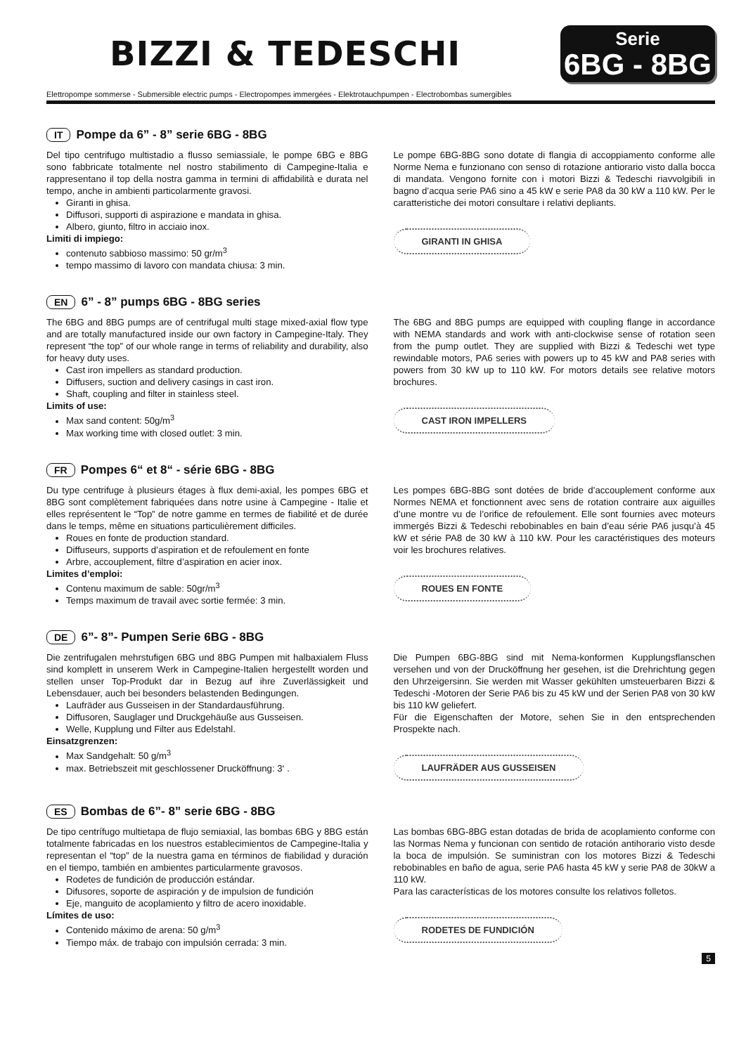BIZZI & TEDESCHI
Serie
6BG - 8BG
Elettropompe sommerse - Submersible electric pumps - Electropompes immergées - Elektrotauchpumpen - Electrobombas sumergibles
IT Pompe da 6” - 8” serie 6BG - 8BG
Del tipo centrifugo multistadio a flusso semiassiale, le pompe 6BG e 8BG sono fabbricate totalmente nel nostro stabilimento di Campegine-Italia e rappresentano il top della nostra gamma in termini di affidabilità e durata nel tempo, anche in ambienti particolarmente gravosi.
Giranti in ghisa.
Diffusori, supporti di aspirazione e mandata in ghisa.
Albero, giunto, filtro in acciaio inox.
Limiti di impiego:
contenuto sabbioso massimo: 50 gr/m<sup>3</sup>
tempo massimo di lavoro con mandata chiusa: 3 min.
Le pompe 6BG-8BG sono dotate di flangia di accoppiamento conforme alle Norme Nema e funzionano con senso di rotazione antiorario visto dalla bocca di mandata. Vengono fornite con i motori Bizzi & Tedeschi riavvolgibili in bagno d’acqua serie PA6 sino a 45 kW e serie PA8 da 30 kW a 110 kW. Per le caratteristiche dei motori consultare i relativi depliants.
GIRANTI IN GHISA
EN 6” - 8” pumps 6BG - 8BG series
The 6BG and 8BG pumps are of centrifugal multi stage mixed-axial flow type and are totally manufactured inside our own factory in Campegine-Italy. They represent “the top” of our whole range in terms of reliability and durability, also for heavy duty uses.
Cast iron impellers as standard production.
Diffusers, suction and delivery casings in cast iron.
Shaft, coupling and filter in stainless steel.
Limits of use:
Max sand content: 50g/m<sup>3</sup>
Max working time with closed outlet: 3 min.
The 6BG and 8BG pumps are equipped with coupling flange in accordance with NEMA standards and work with anti-clockwise sense of rotation seen from the pump outlet. They are supplied with Bizzi & Tedeschi wet type rewindable motors, PA6 series with powers up to 45 kW and PA8 series with powers from 30 kW up to 110 kW. For motors details see relative motors brochures.
CAST IRON IMPELLERS
FR Pompes 6“ et 8“ - série 6BG - 8BG
Du type centrifuge à plusieurs étages à flux demi-axial, les pompes 6BG et 8BG sont complètement fabriquées dans notre usine à Campegine - Italie et elles représentent le “Top” de notre gamme en termes de fiabilité et de durée dans le temps, même en situations particulièrement difficiles.
Roues en fonte de production standard.
Diffuseurs, supports d’aspiration et de refoulement en fonte
Arbre, accouplement, filtre d’aspiration en acier inox.
Limites d’emploi:
Contenu maximum de sable: 50gr/m<sup>3</sup>
Temps maximum de travail avec sortie fermée: 3 min.
Les pompes 6BG-8BG sont dotées de bride d’accouplement conforme aux Normes NEMA et fonctionnent avec sens de rotation contraire aux aiguilles d’une montre vu de l’orifice de refoulement. Elle sont fournies avec moteurs immergés Bizzi & Tedeschi rebobinables en bain d’eau série PA6 jusqu’à 45 kW et série PA8 de 30 kW à 110 kW. Pour les caractéristiques des moteurs voir les brochures relatives.
ROUES EN FONTE
DE 6”- 8”- Pumpen Serie 6BG - 8BG
Die zentrifugalen mehrstufigen 6BG und 8BG Pumpen mit halbaxialem Fluss sind komplett in unserem Werk in Campegine-Italien hergestellt worden und stellen unser Top-Produkt dar in Bezug auf ihre Zuverlässigkeit und Lebensdauer, auch bei besonders belastenden Bedingungen.
Laufräder aus Gusseisen in der Standardausführung.
Diffusoren, Sauglager und Druckgehäuße aus Gusseisen.
Welle, Kupplung und Filter aus Edelstahl.
Einsatzgrenzen:
Max Sandgehalt: 50 g/m<sup>3</sup>
max. Betriebszeit mit geschlossener Drucköffnung: 3‘ .
Die Pumpen 6BG-8BG sind mit Nema-konformen Kupplungsflanschen versehen und von der Drucköffnung her gesehen, ist die Drehrichtung gegen den Uhrzeigersinn. Sie werden mit Wasser gekühlten umsteuerbaren Bizzi & Tedeschi -Motoren der Serie PA6 bis zu 45 kW und der Serien PA8 von 30 kW bis 110 kW geliefert.
Für die Eigenschaften der Motore, sehen Sie in den entsprechenden Prospekte nach.
LAUFRÄDER AUS GUSSEISEN
ES Bombas de 6”- 8” serie 6BG - 8BG
De tipo centrífugo multietapa de flujo semiaxial, las bombas 6BG y 8BG están totalmente fabricadas en los nuestros establecimientos de Campegine-Italia y representan el “top” de la nuestra gama en términos de fiabilidad y duración en el tiempo, también en ambientes particularmente gravosos.
Rodetes de fundición de producción estándar.
Difusores, soporte de aspiración y de impulsion de fundición
Eje, manguito de acoplamiento y filtro de acero inoxidable.
Límites de uso:
Contenido máximo de arena: 50 g/m<sup>3</sup>
Tiempo máx. de trabajo con impulsión cerrada: 3 min.
Las bombas 6BG-8BG estan dotadas de brida de acoplamiento conforme con las Normas Nema y funcionan con sentido de rotación antihorario visto desde la boca de impulsión. Se suministran con los motores Bizzi & Tedeschi rebobinables en baño de agua, serie PA6 hasta 45 kW y serie PA8 de 30kW a 110 kW.
Para las características de los motores consulte los relativos folletos.
RODETES DE FUNDICIÓN
5